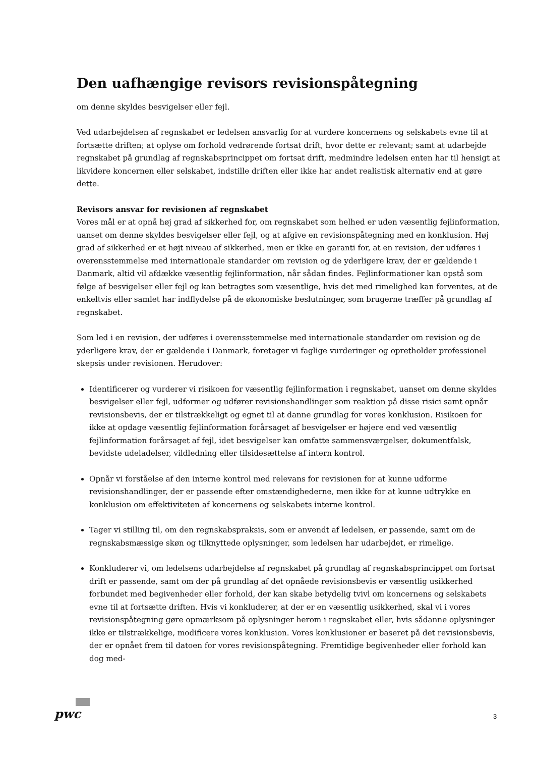Den uafhængige revisors revisionspåtegning
om denne skyldes besvigelser eller fejl.
Ved udarbejdelsen af regnskabet er ledelsen ansvarlig for at vurdere koncernens og selskabets evne til at fortsætte driften; at oplyse om forhold vedrørende fortsat drift, hvor dette er relevant; samt at udarbejde regnskabet på grundlag af regnskabsprincippet om fortsat drift, medmindre ledelsen enten har til hensigt at likvidere koncernen eller selskabet, indstille driften eller ikke har andet realistisk alternativ end at gøre dette.
Revisors ansvar for revisionen af regnskabet
Vores mål er at opnå høj grad af sikkerhed for, om regnskabet som helhed er uden væsentlig fejlinformation, uanset om denne skyldes besvigelser eller fejl, og at afgive en revisionspåtegning med en konklusion. Høj grad af sikkerhed er et højt niveau af sikkerhed, men er ikke en garanti for, at en revision, der udføres i overensstemmelse med internationale standarder om revision og de yderligere krav, der er gældende i Danmark, altid vil afdække væsentlig fejlinformation, når sådan findes. Fejlinformationer kan opstå som følge af besvigelser eller fejl og kan betragtes som væsentlige, hvis det med rimelighed kan forventes, at de enkeltvis eller samlet har indflydelse på de økonomiske beslutninger, som brugerne træffer på grundlag af regnskabet.
Som led i en revision, der udføres i overensstemmelse med internationale standarder om revision og de yderligere krav, der er gældende i Danmark, foretager vi faglige vurderinger og opretholder professionel skepsis under revisionen. Herudover:
Identificerer og vurderer vi risikoen for væsentlig fejlinformation i regnskabet, uanset om denne skyldes besvigelser eller fejl, udformer og udfører revisionshandlinger som reaktion på disse risici samt opnår revisionsbevis, der er tilstrækkeligt og egnet til at danne grundlag for vores konklusion. Risikoen for ikke at opdage væsentlig fejlinformation forårsaget af besvigelser er højere end ved væsentlig fejlinformation forårsaget af fejl, idet besvigelser kan omfatte sammensværgelser, dokumentfalsk, bevidste udeladelser, vildledning eller tilsidesættelse af intern kontrol.
Opnår vi forståelse af den interne kontrol med relevans for revisionen for at kunne udforme revisionshandlinger, der er passende efter omstændighederne, men ikke for at kunne udtrykke en konklusion om effektiviteten af koncernens og selskabets interne kontrol.
Tager vi stilling til, om den regnskabspraksis, som er anvendt af ledelsen, er passende, samt om de regnskabsmæssige skøn og tilknyttede oplysninger, som ledelsen har udarbejdet, er rimelige.
Konkluderer vi, om ledelsens udarbejdelse af regnskabet på grundlag af regnskabsprincippet om fortsat drift er passende, samt om der på grundlag af det opnåede revisionsbevis er væsentlig usikkerhed forbundet med begivenheder eller forhold, der kan skabe betydelig tvivl om koncernens og selskabets evne til at fortsætte driften. Hvis vi konkluderer, at der er en væsentlig usikkerhed, skal vi i vores revisionspåtegning gøre opmærksom på oplysninger herom i regnskabet eller, hvis sådanne oplysninger ikke er tilstrækkelige, modificere vores konklusion. Vores konklusioner er baseret på det revisionsbevis, der er opnået frem til datoen for vores revisionspåtegning. Fremtidige begivenheder eller forhold kan dog med-
pwc 3